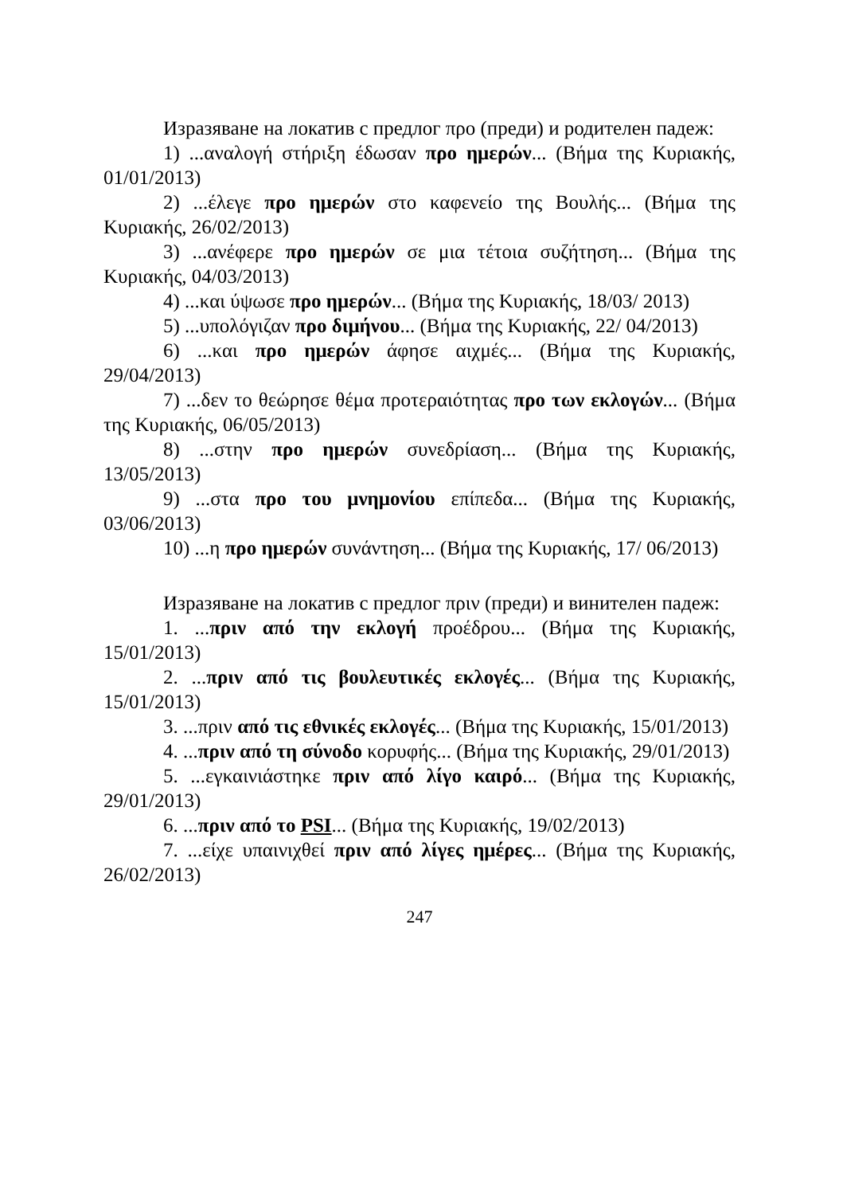Изразяване на локатив с предлог προ (преди) и родителен падеж:
1) ...αναλογή στήριξη έδωσαν προ ημερών... (Βήμα της Κυριακής, 01/01/2013)
2) ...έλεγε προ ημερών στο καφενείο της Βουλής... (Βήμα της Κυριακής, 26/02/2013)
3) ...ανέφερε προ ημερών σε μια τέτοια συζήτηση... (Βήμα της Κυριακής, 04/03/2013)
4) ...και ύψωσε προ ημερών... (Βήμα της Κυριακής, 18/03/ 2013)
5) ...υπολόγιζαν προ διμήνου... (Βήμα της Κυριακής, 22/ 04/2013)
6) ...και προ ημερών άφησε αιχμές... (Βήμα της Κυριακής, 29/04/2013)
7) ...δεν το θεώρησε θέμα προτεραιότητας προ των εκλογών... (Βήμα της Κυριακής, 06/05/2013)
8) ...στην προ ημερών συνεδρίαση... (Βήμα της Κυριακής, 13/05/2013)
9) ...στα προ του μνημονίου επίπεδα... (Βήμα της Κυριακής, 03/06/2013)
10) ...η προ ημερών συνάντηση... (Βήμα της Κυριακής, 17/ 06/2013)
Изразяване на локатив с предлог πριν (преди) и винителен падеж:
1. ...πριν από την εκλογή προέδρου... (Βήμα της Κυριακής, 15/01/2013)
2. ...πριν από τις βουλευτικές εκλογές... (Βήμα της Κυριακής, 15/01/2013)
3. ...πριν από τις εθνικές εκλογές... (Βήμα της Κυριακής, 15/01/2013)
4. ...πριν από τη σύνοδο κορυφής... (Βήμα της Κυριακής, 29/01/2013)
5. ...εγκαινιάστηκε πριν από λίγο καιρό... (Βήμα της Κυριακής, 29/01/2013)
6. ...πριν από το PSI... (Βήμα της Κυριακής, 19/02/2013)
7. ...είχε υπαινιχθεί πριν από λίγες ημέρες... (Βήμα της Κυριακής, 26/02/2013)
247